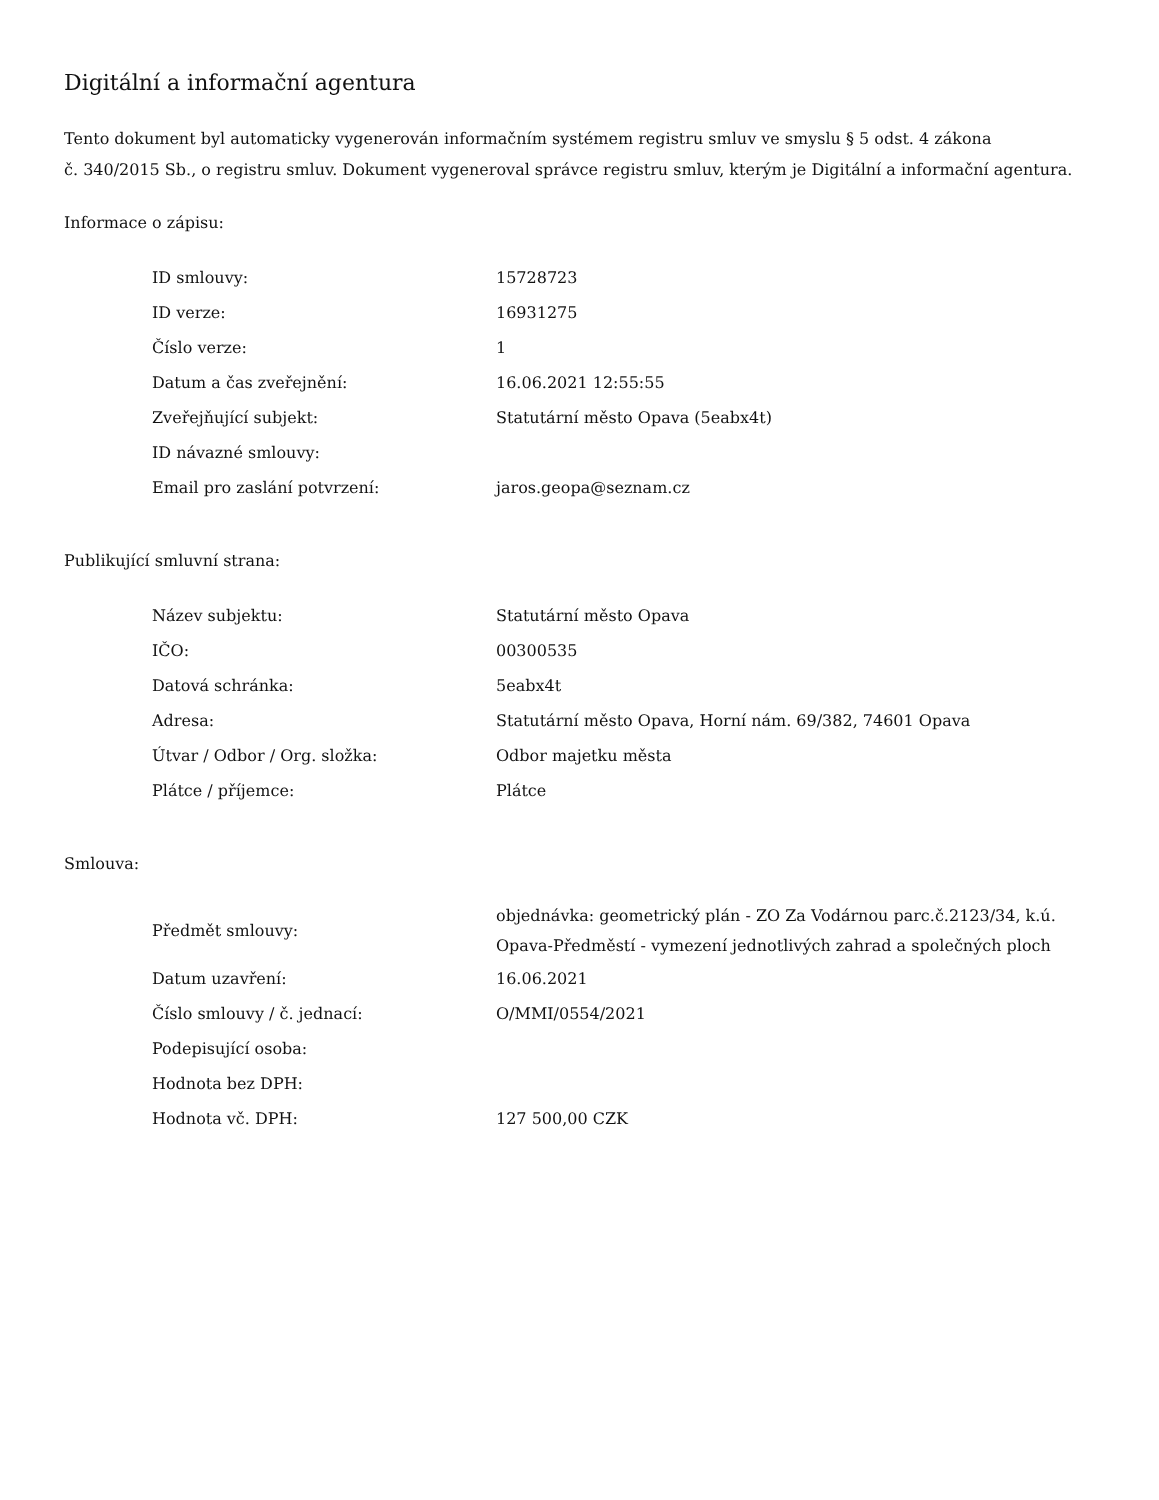Digitální a informační agentura
Tento dokument byl automaticky vygenerován informačním systémem registru smluv ve smyslu § 5 odst. 4 zákona
č. 340/2015 Sb., o registru smluv. Dokument vygeneroval správce registru smluv, kterým je Digitální a informační agentura.
Informace o zápisu:
| ID smlouvy: | 15728723 |
| ID verze: | 16931275 |
| Číslo verze: | 1 |
| Datum a čas zveřejnění: | 16.06.2021 12:55:55 |
| Zveřejňující subjekt: | Statutární město Opava (5eabx4t) |
| ID návazné smlouvy: | |
| Email pro zaslání potvrzení: | jaros.geopa@seznam.cz |
Publikující smluvní strana:
| Název subjektu: | Statutární město Opava |
| IČO: | 00300535 |
| Datová schránka: | 5eabx4t |
| Adresa: | Statutární město Opava, Horní nám. 69/382, 74601 Opava |
| Útvar / Odbor / Org. složka: | Odbor majetku města |
| Plátce / příjemce: | Plátce |
Smlouva:
| Předmět smlouvy: | objednávka: geometrický plán - ZO Za Vodárnou parc.č.2123/34, k.ú. Opava-Předměstí - vymezení jednotlivých zahrad a společných ploch |
| Datum uzavření: | 16.06.2021 |
| Číslo smlouvy / č. jednací: | O/MMI/0554/2021 |
| Podepisující osoba: | |
| Hodnota bez DPH: | |
| Hodnota vč. DPH: | 127 500,00 CZK |